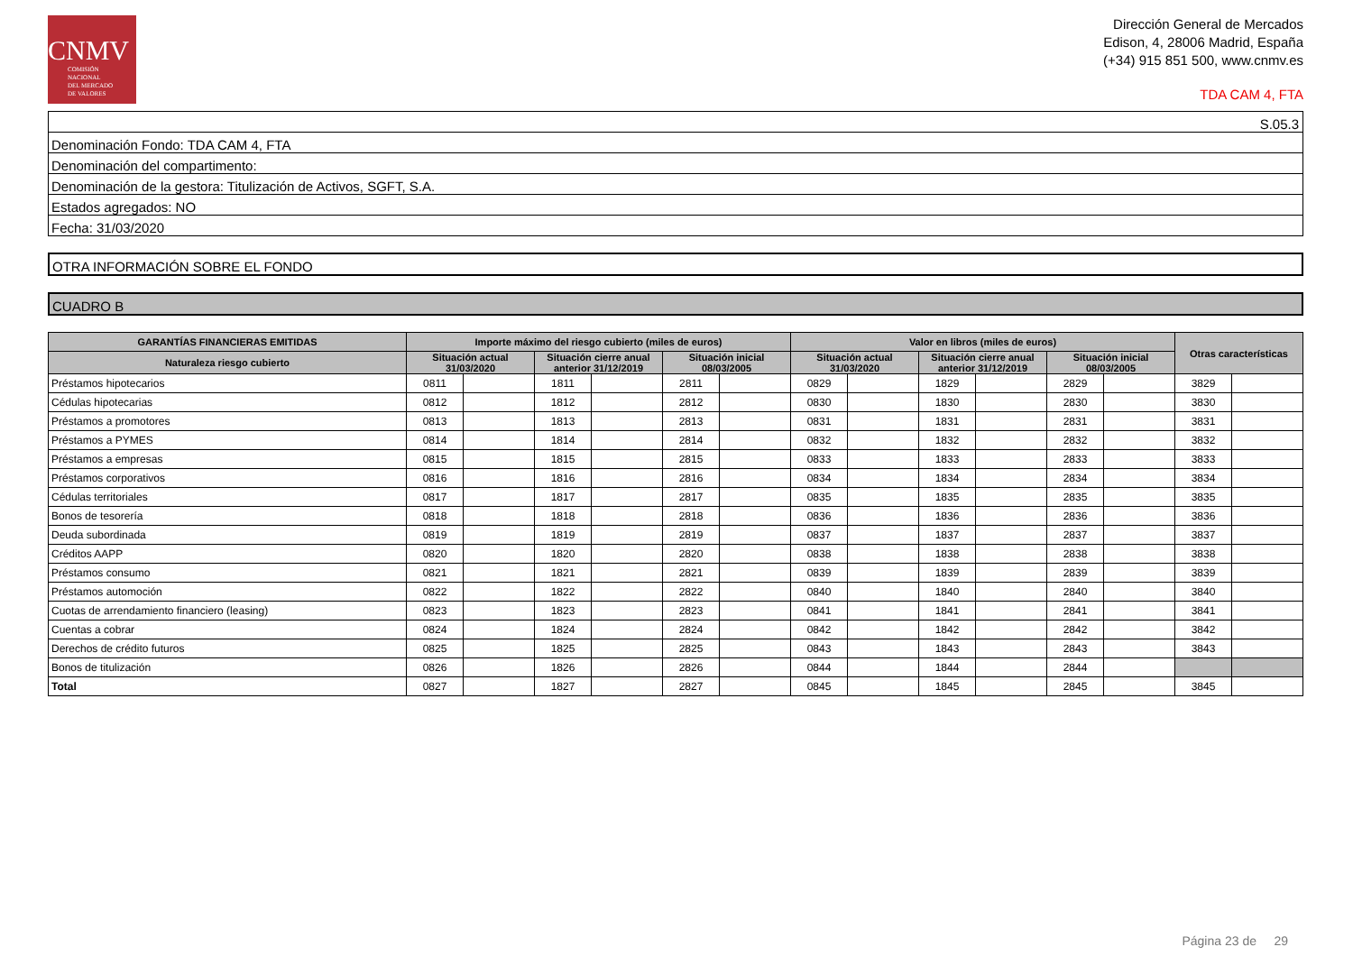CNMV
COMISIÓN
NACIONAL
DEL MERCADO
DE VALORES
Dirección General de Mercados
Edison, 4, 28006 Madrid, España
(+34) 915 851 500, www.cnmv.es
TDA CAM 4, FTA
S.05.3
Denominación Fondo: TDA CAM 4, FTA
Denominación del compartimento:
Denominación de la gestora: Titulización de Activos, SGFT, S.A.
Estados agregados: NO
Fecha: 31/03/2020
OTRA INFORMACIÓN SOBRE EL FONDO
CUADRO B
| GARANTÍAS FINANCIERAS EMITIDAS | Importe máximo del riesgo cubierto (miles de euros) | | | | | | Valor en libros (miles de euros) | | | | | | Otras características | |
| --- | --- | --- | --- | --- | --- | --- | --- | --- | --- | --- | --- | --- | --- | --- |
| Naturaleza riesgo cubierto | Situación actual 31/03/2020 | | Situación cierre anual anterior 31/12/2019 | | Situación inicial 08/03/2005 | | Situación actual 31/03/2020 | | Situación cierre anual anterior 31/12/2019 | | Situación inicial 08/03/2005 | | | |
| Préstamos hipotecarios | 0811 | | 1811 | | 2811 | | 0829 | | 1829 | | 2829 | | 3829 | |
| Cédulas hipotecarias | 0812 | | 1812 | | 2812 | | 0830 | | 1830 | | 2830 | | 3830 | |
| Préstamos a promotores | 0813 | | 1813 | | 2813 | | 0831 | | 1831 | | 2831 | | 3831 | |
| Préstamos a PYMES | 0814 | | 1814 | | 2814 | | 0832 | | 1832 | | 2832 | | 3832 | |
| Préstamos a empresas | 0815 | | 1815 | | 2815 | | 0833 | | 1833 | | 2833 | | 3833 | |
| Préstamos corporativos | 0816 | | 1816 | | 2816 | | 0834 | | 1834 | | 2834 | | 3834 | |
| Cédulas territoriales | 0817 | | 1817 | | 2817 | | 0835 | | 1835 | | 2835 | | 3835 | |
| Bonos de tesorería | 0818 | | 1818 | | 2818 | | 0836 | | 1836 | | 2836 | | 3836 | |
| Deuda subordinada | 0819 | | 1819 | | 2819 | | 0837 | | 1837 | | 2837 | | 3837 | |
| Créditos AAPP | 0820 | | 1820 | | 2820 | | 0838 | | 1838 | | 2838 | | 3838 | |
| Préstamos consumo | 0821 | | 1821 | | 2821 | | 0839 | | 1839 | | 2839 | | 3839 | |
| Préstamos automoción | 0822 | | 1822 | | 2822 | | 0840 | | 1840 | | 2840 | | 3840 | |
| Cuotas de arrendamiento financiero (leasing) | 0823 | | 1823 | | 2823 | | 0841 | | 1841 | | 2841 | | 3841 | |
| Cuentas a cobrar | 0824 | | 1824 | | 2824 | | 0842 | | 1842 | | 2842 | | 3842 | |
| Derechos de crédito futuros | 0825 | | 1825 | | 2825 | | 0843 | | 1843 | | 2843 | | 3843 | |
| Bonos de titulización | 0826 | | 1826 | | 2826 | | 0844 | | 1844 | | 2844 | | | |
| Total | 0827 | | 1827 | | 2827 | | 0845 | | 1845 | | 2845 | | 3845 | |
Página 23 de 29